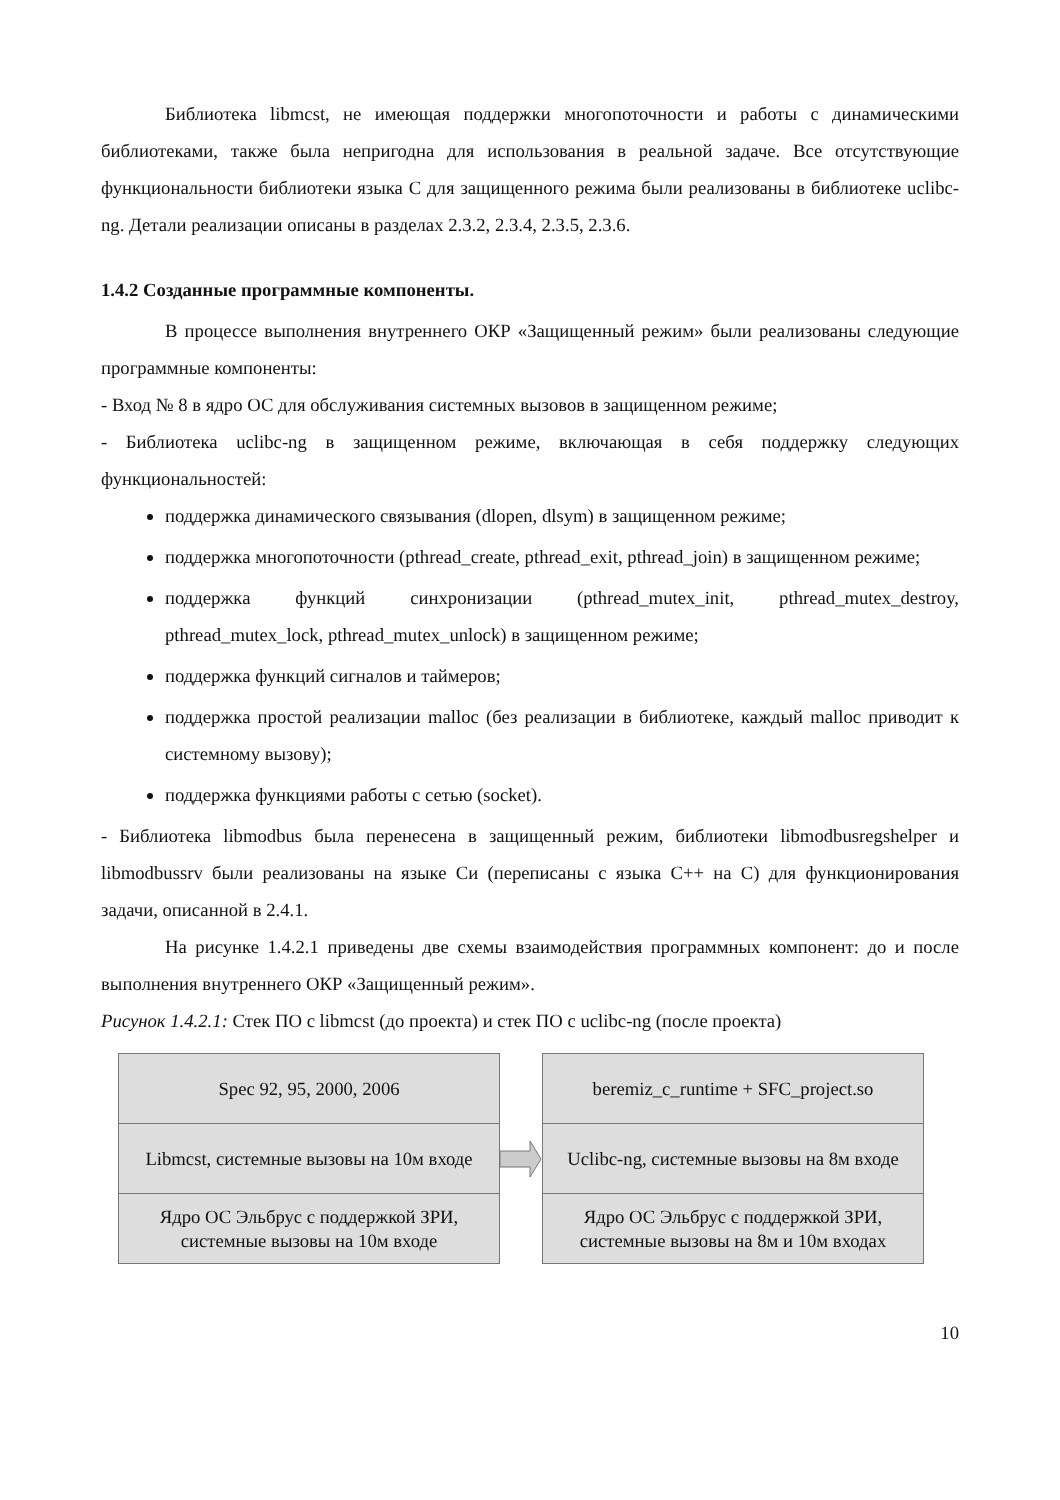Библиотека libmcst, не имеющая поддержки многопоточности и работы с динамическими библиотеками, также была непригодна для использования в реальной задаче. Все отсутствующие функциональности библиотеки языка С для защищенного режима были реализованы в библиотеке uclibc-ng. Детали реализации описаны в разделах 2.3.2, 2.3.4, 2.3.5, 2.3.6.
1.4.2 Созданные программные компоненты.
В процессе выполнения внутреннего ОКР «Защищенный режим» были реализованы следующие программные компоненты:
- Вход № 8 в ядро ОС для обслуживания системных вызовов в защищенном режиме;
- Библиотека uclibc-ng в защищенном режиме, включающая в себя поддержку следующих функциональностей:
поддержка динамического связывания (dlopen, dlsym) в защищенном режиме;
поддержка многопоточности (pthread_create, pthread_exit, pthread_join) в защищенном режиме;
поддержка функций синхронизации (pthread_mutex_init, pthread_mutex_destroy, pthread_mutex_lock, pthread_mutex_unlock) в защищенном режиме;
поддержка функций сигналов и таймеров;
поддержка простой реализации malloc (без реализации в библиотеке, каждый malloc приводит к системному вызову);
поддержка функциями работы с сетью (socket).
- Библиотека libmodbus была перенесена в защищенный режим, библиотеки libmodbusregshelper и libmodbussrv были реализованы на языке Си (переписаны с языка С++ на С) для функционирования задачи, описанной в 2.4.1.
На рисунке 1.4.2.1 приведены две схемы взаимодействия программных компонент: до и после выполнения внутреннего ОКР «Защищенный режим».
Рисунок 1.4.2.1: Стек ПО с libmcst (до проекта) и стек ПО с uclibc-ng (после проекта)
Spec 92, 95, 2000, 2006
Libmcst, системные вызовы на 10м входе
Ядро ОС Эльбрус с поддержкой ЗРИ,
системные вызовы на 10м входе
beremiz_c_runtime + SFC_project.so
Uclibc-ng, системные вызовы на 8м входе
Ядро ОС Эльбрус с поддержкой ЗРИ,
системные вызовы на 8м и 10м входах
10